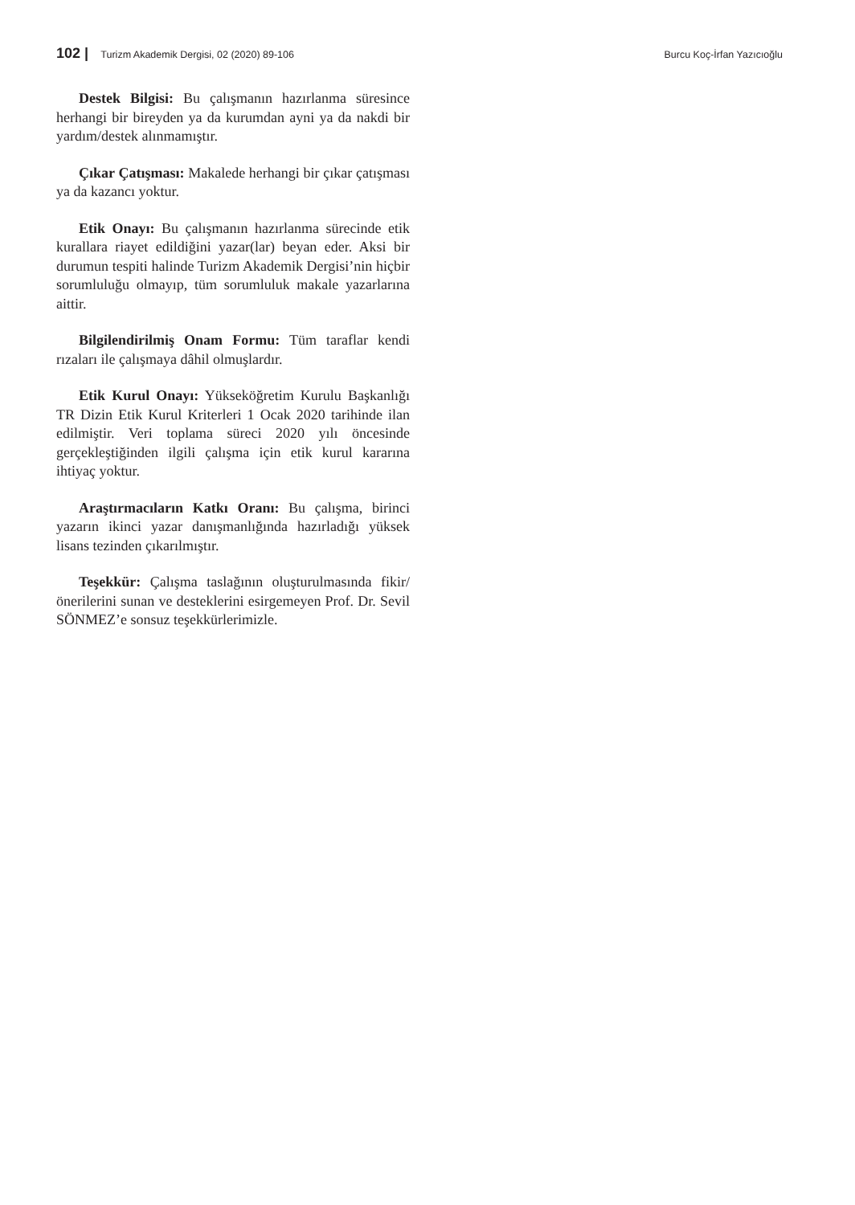102 | Turizm Akademik Dergisi, 02 (2020) 89-106
Burcu Koç-İrfan Yazıcıoğlu
Destek Bilgisi: Bu çalışmanın hazırlanma süresince herhangi bir bireyden ya da kurumdan ayni ya da nakdi bir yardım/destek alınmamıştır.
Çıkar Çatışması: Makalede herhangi bir çıkar çatışması ya da kazancı yoktur.
Etik Onayı: Bu çalışmanın hazırlanma sürecinde etik kurallara riayet edildiğini yazar(lar) beyan eder. Aksi bir durumun tespiti halinde Turizm Akademik Dergisi’nin hiçbir sorumluluğu olmayıp, tüm sorumluluk makale yazarlarına aittir.
Bilgilendirilmiş Onam Formu: Tüm taraflar kendi rızaları ile çalışmaya dâhil olmuşlardır.
Etik Kurul Onayı: Yükseköğretim Kurulu Başkanlığı TR Dizin Etik Kurul Kriterleri 1 Ocak 2020 tarihinde ilan edilmiştir. Veri toplama süreci 2020 yılı öncesinde gerçekleştiğinden ilgili çalışma için etik kurul kararına ihtiyaç yoktur.
Araştırmacıların Katkı Oranı: Bu çalışma, birinci yazarın ikinci yazar danışmanlığında hazırladığı yüksek lisans tezinden çıkarılmıştır.
Teşekkür: Çalışma taslağının oluşturulmasında fikir/önerilerini sunan ve desteklerini esirgemeyen Prof. Dr. Sevil SÖNMEZ’e sonsuz teşekkürlerimizle.